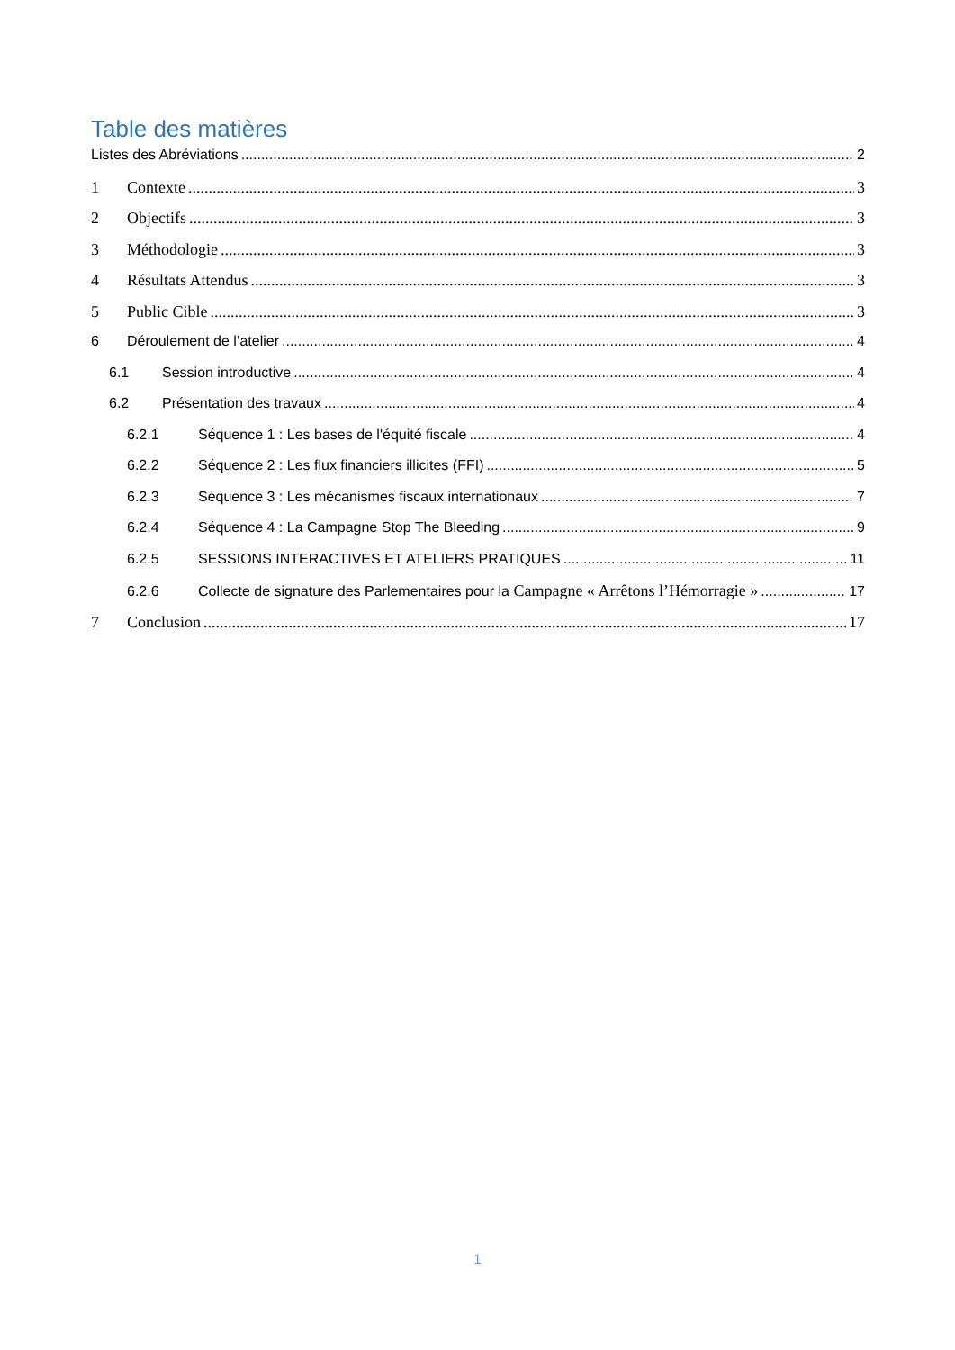Table des matières
Listes des Abréviations 2
1 Contexte 3
2 Objectifs 3
3 Méthodologie 3
4 Résultats Attendus 3
5 Public Cible 3
6 Déroulement de l’atelier 4
6.1 Session introductive 4
6.2 Présentation des travaux 4
6.2.1 Séquence 1 : Les bases de l'équité fiscale 4
6.2.2 Séquence 2 : Les flux financiers illicites (FFI) 5
6.2.3 Séquence 3 : Les mécanismes fiscaux internationaux 7
6.2.4 Séquence 4 : La Campagne Stop The Bleeding 9
6.2.5 SESSIONS INTERACTIVES ET ATELIERS PRATIQUES 11
6.2.6 Collecte de signature des Parlementaires pour la Campagne « Arrêtons l’Hémorragie » 17
7 Conclusion 17
1